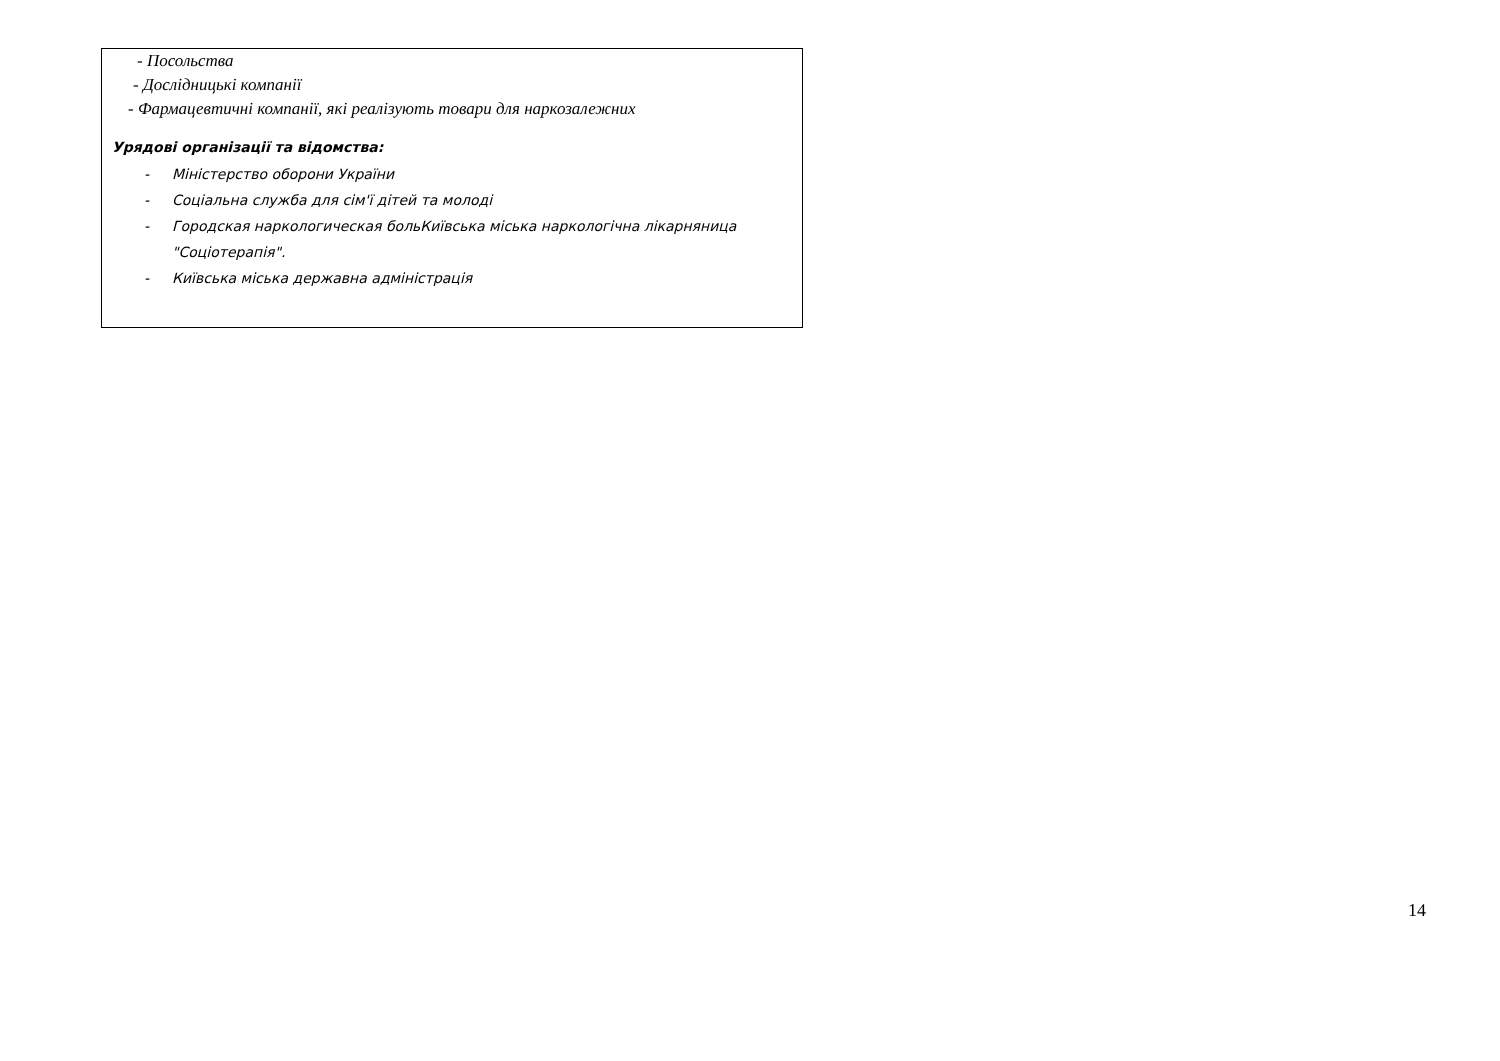- Посольства
- Дослідницькі компанії
- Фармацевтичні компанії, які реалізують товари для наркозалежних
Урядові організації та відомства:
- Міністерство оборони України
- Соціальна служба для сім'ї дітей та молоді
- Городская наркологическая больКиївська міська наркологічна лікарняница "Соціотерапія".
- Київська міська державна адміністрація
14